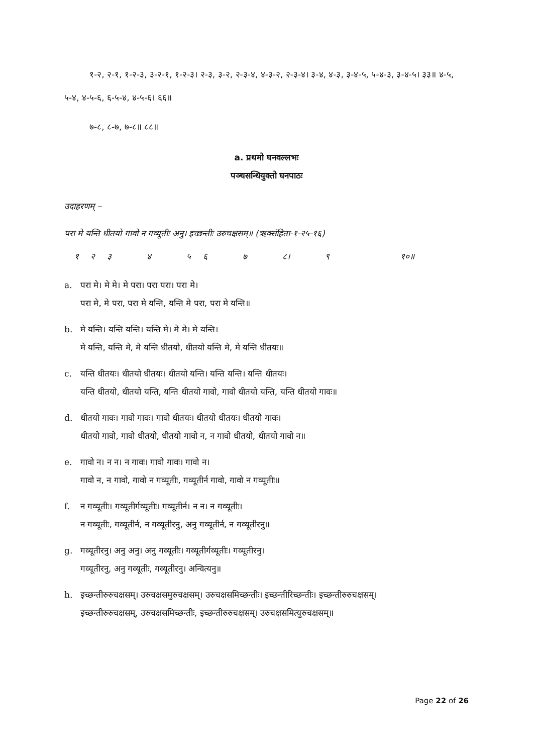१-२, २-१, १-२-३, ३-२-१, १-२-३। २-३, ३-२, २-३-४, ४-३-२, २-३-४। ३-४, ४-३, ३-४-५, ५-४-३, ३-४-५। ३३॥ ४-५, ५-४, ४-५-६, ६-५-४, ४-५-६। ६६॥
७-८, ८-७, ७-८॥ ८८॥
a. प्रथमो घनवल्लभः
पञ्चसन्धियुक्तो घनपाठः
उदाहरणम् –
परा मे यन्ति धीतयो गावो न गव्यूतीः अनु। इच्छन्तीः उरुचक्षसम्॥ (ऋक्संहिता-१-२५-१६)
१ २ ३ ४ ५ ६ ७ ८। ९ १०॥
a. परा मे। मे मे। मे परा। परा परा। परा मे।
परा मे, मे परा, परा मे यन्ति, यन्ति मे परा, परा मे यन्ति॥
b. मे यन्ति। यन्ति यन्ति। यन्ति मे। मे मे। मे यन्ति।
मे यन्ति, यन्ति मे, मे यन्ति धीतयो, धीतयो यन्ति मे, मे यन्ति धीतयः॥
c. यन्ति धीतयः। धीतयो धीतयः। धीतयो यन्ति। यन्ति यन्ति। यन्ति धीतयः।
यन्ति धीतयो, धीतयो यन्ति, यन्ति धीतयो गावो, गावो धीतयो यन्ति, यन्ति धीतयो गावः॥
d. धीतयो गावः। गावो गावः। गावो धीतयः। धीतयो धीतयः। धीतयो गावः।
धीतयो गावो, गावो धीतयो, धीतयो गावो न, न गावो धीतयो, धीतयो गावो न॥
e. गावो न। न न। न गावः। गावो गावः। गावो न।
गावो न, न गावो, गावो न गव्यूतीः, गव्यूतीर्न गावो, गावो न गव्यूतीः॥
f. न गव्यूतीः। गव्यूतीर्गव्यूतीः। गव्यूतीर्न। न न। न गव्यूतीः।
न गव्यूतीः, गव्यूतीर्न, न गव्यूतीरनु, अनु गव्यूतीर्न, न गव्यूतीरनु॥
g. गव्यूतीरनु। अनु अनु। अनु गव्यूतीः। गव्यूतीर्गव्यूतीः। गव्यूतीरनु।
गव्यूतीरनु, अनु गव्यूतीः, गव्यूतीरनु। अन्वित्यनु॥
h. इच्छन्तीरुरुचक्षसम्। उरुचक्षसमुरुचक्षसम्। उरुचक्षसमिच्छन्तीः। इच्छन्तीरिच्छन्तीः। इच्छन्तीरुरुचक्षसम्।
इच्छन्तीरुरुचक्षसम्, उरुचक्षसमिच्छन्तीः, इच्छन्तीरुरुचक्षसम्। उरुचक्षसमित्युरुचक्षसम्॥
Page 22 of 26